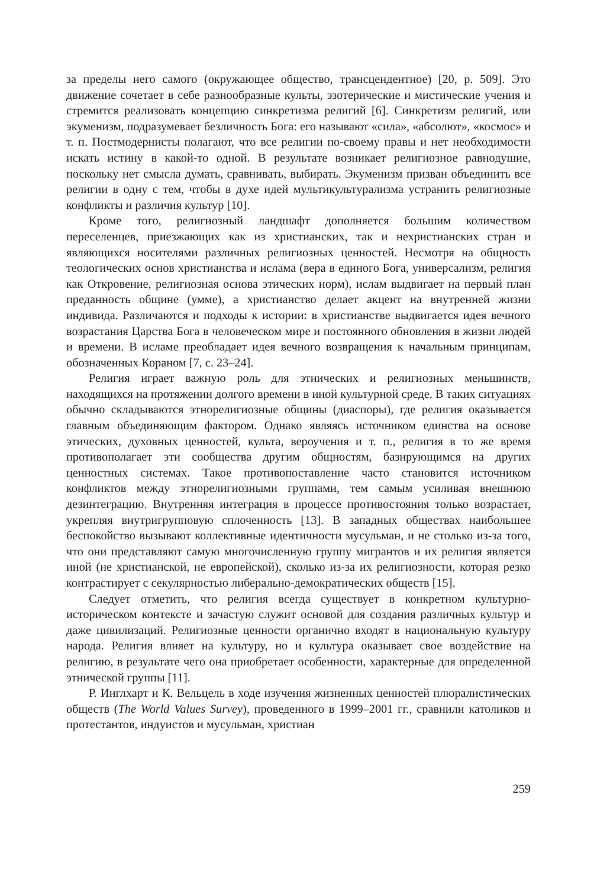за пределы него самого (окружающее общество, трансцендентное) [20, p. 509]. Это движение сочетает в себе разнообразные культы, эзотерические и мистические учения и стремится реализовать концепцию синкретизма религий [6]. Синкретизм религий, или экуменизм, подразумевает безличность Бога: его называют «сила», «абсолют», «космос» и т. п. Постмодернисты полагают, что все религии по-своему правы и нет необходимости искать истину в какой-то одной. В результате возникает религиозное равнодушие, поскольку нет смысла думать, сравнивать, выбирать. Экуменизм призван объединить все религии в одну с тем, чтобы в духе идей мультикультурализма устранить религиозные конфликты и различия культур [10].
Кроме того, религиозный ландшафт дополняется большим количеством переселенцев, приезжающих как из христианских, так и нехристианских стран и являющихся носителями различных религиозных ценностей. Несмотря на общность теологических основ христианства и ислама (вера в единого Бога, универсализм, религия как Откровение, религиозная основа этических норм), ислам выдвигает на первый план преданность общине (умме), а христианство делает акцент на внутренней жизни индивида. Различаются и подходы к истории: в христианстве выдвигается идея вечного возрастания Царства Бога в человеческом мире и постоянного обновления в жизни людей и времени. В исламе преобладает идея вечного возвращения к начальным принципам, обозначенных Кораном [7, с. 23–24].
Религия играет важную роль для этнических и религиозных меньшинств, находящихся на протяжении долгого времени в иной культурной среде. В таких ситуациях обычно складываются этнорелигиозные общины (диаспоры), где религия оказывается главным объединяющим фактором. Однако являясь источником единства на основе этических, духовных ценностей, культа, вероучения и т. п., религия в то же время противополагает эти сообщества другим общностям, базирующимся на других ценностных системах. Такое противопоставление часто становится источником конфликтов между этнорелигиозными группами, тем самым усиливая внешнюю дезинтеграцию. Внутренняя интеграция в процессе противостояния только возрастает, укрепляя внутригрупповую сплоченность [13]. В западных обществах наибольшее беспокойство вызывают коллективные идентичности мусульман, и не столько из-за того, что они представляют самую многочисленную группу мигрантов и их религия является иной (не христианской, не европейской), сколько из-за их религиозности, которая резко контрастирует с секулярностью либерально-демократических обществ [15].
Следует отметить, что религия всегда существует в конкретном культурно-историческом контексте и зачастую служит основой для создания различных культур и даже цивилизаций. Религиозные ценности органично входят в национальную культуру народа. Религия влияет на культуру, но и культура оказывает свое воздействие на религию, в результате чего она приобретает особенности, характерные для определенной этнической группы [11].
Р. Инглхарт и К. Вельцель в ходе изучения жизненных ценностей плюралистических обществ (The World Values Survey), проведенного в 1999–2001 гг., сравнили католиков и протестантов, индуистов и мусульман, христиан
259